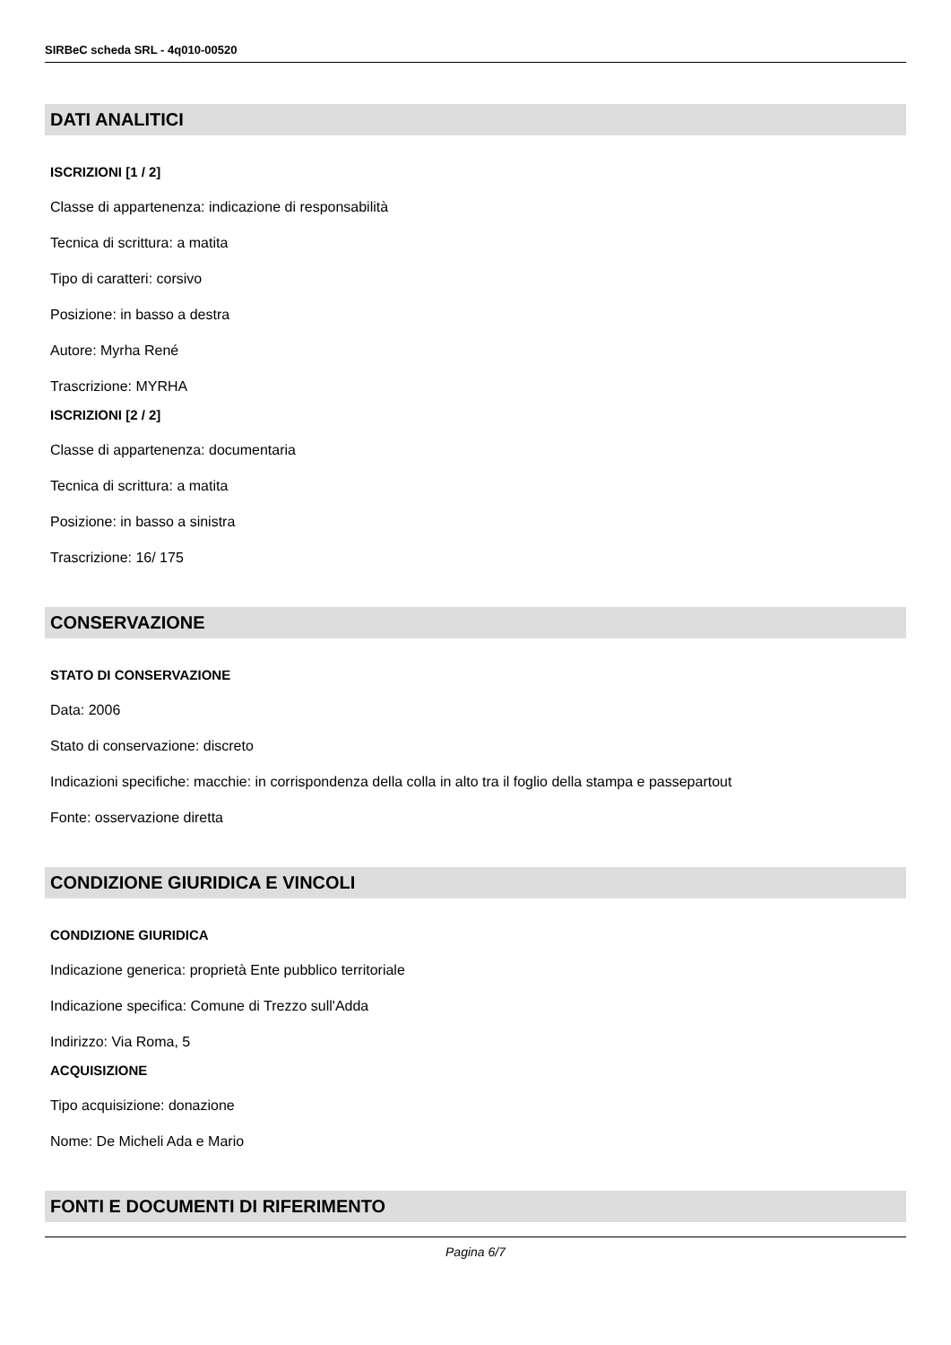SIRBeC scheda SRL - 4q010-00520
DATI ANALITICI
ISCRIZIONI [1 / 2]
Classe di appartenenza: indicazione di responsabilità
Tecnica di scrittura: a matita
Tipo di caratteri: corsivo
Posizione: in basso a destra
Autore: Myrha René
Trascrizione: MYRHA
ISCRIZIONI [2 / 2]
Classe di appartenenza: documentaria
Tecnica di scrittura: a matita
Posizione: in basso a sinistra
Trascrizione: 16/ 175
CONSERVAZIONE
STATO DI CONSERVAZIONE
Data: 2006
Stato di conservazione: discreto
Indicazioni specifiche: macchie: in corrispondenza della colla in alto tra il foglio della stampa e passepartout
Fonte: osservazione diretta
CONDIZIONE GIURIDICA E VINCOLI
CONDIZIONE GIURIDICA
Indicazione generica: proprietà Ente pubblico territoriale
Indicazione specifica: Comune di Trezzo sull'Adda
Indirizzo: Via Roma, 5
ACQUISIZIONE
Tipo acquisizione: donazione
Nome: De Micheli Ada e Mario
FONTI E DOCUMENTI DI RIFERIMENTO
Pagina 6/7